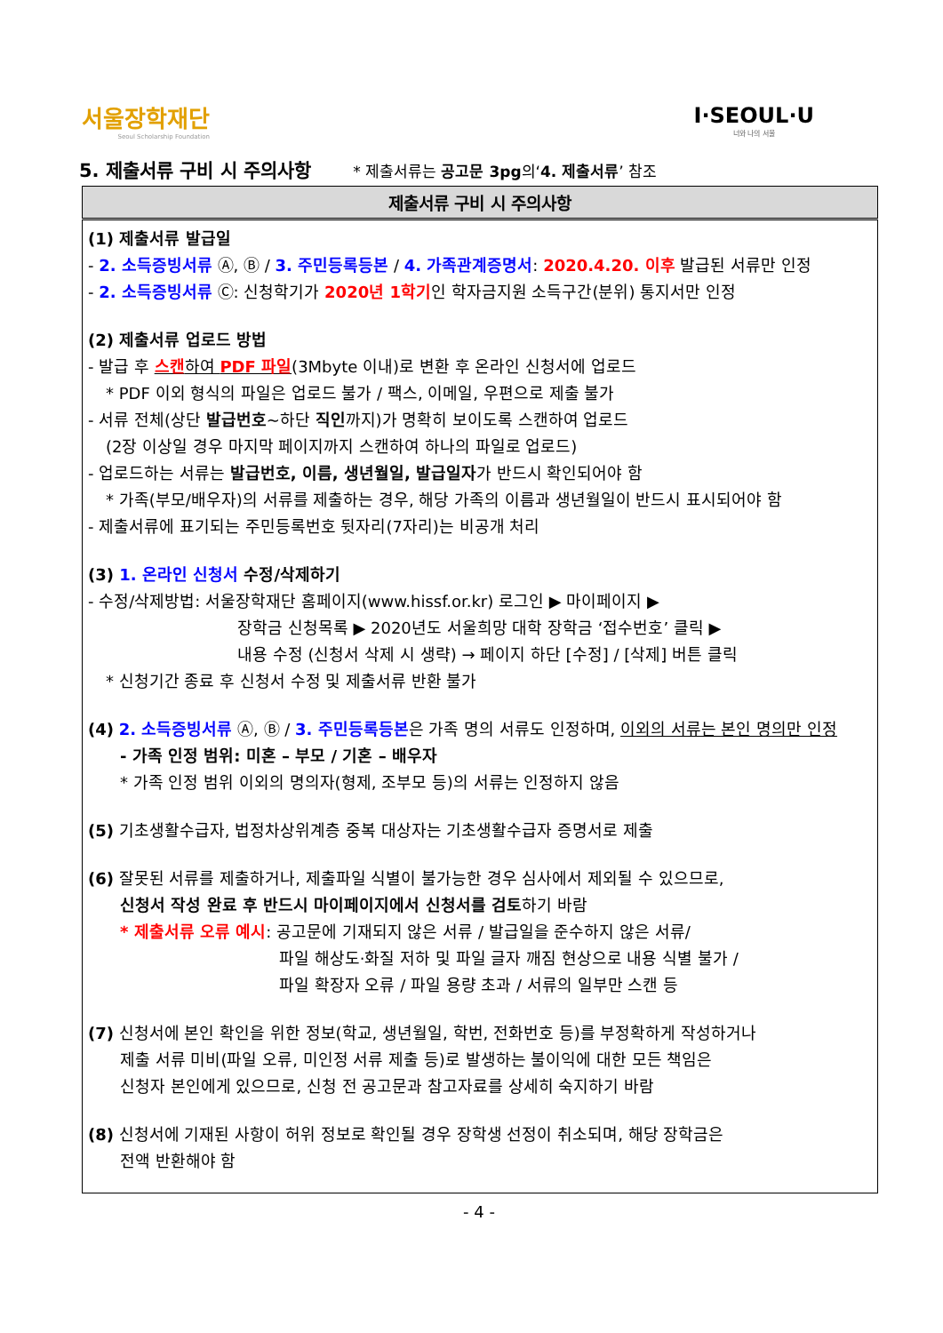서울장학재단
Seoul Scholarship Foundation
I·SEOUL·U
너와 나의 서울
5. 제출서류 구비 시 주의사항 * 제출서류는 공고문 3pg의‘4. 제출서류’ 참조
| 제출서류 구비 시 주의사항 |
| --- |
| (1) 제출서류 발급일 - 2. 소득증빙서류 Ⓐ, Ⓑ / 3. 주민등록등본 / 4. 가족관계증명서 : 2020.4.20. 이후 발급된 서류만 인정 - 2. 소득증빙서류 Ⓒ: 신청학기가 2020년 1학기 인 학자금지원 소득구간(분위) 통지서만 인정 (2) 제출서류 업로드 방법 - 발급 후 스캔 하여 PDF 파일 (3Mbyte 이내)로 변환 후 온라인 신청서에 업로드 * PDF 이외 형식의 파일은 업로드 불가 / 팩스, 이메일, 우편으로 제출 불가 - 서류 전체(상단 발급번호 ~하단 직인 까지)가 명확히 보이도록 스캔하여 업로드 (2장 이상일 경우 마지막 페이지까지 스캔하여 하나의 파일로 업로드) - 업로드하는 서류는 발급번호, 이름, 생년월일, 발급일자 가 반드시 확인되어야 함 * 가족(부모/배우자)의 서류를 제출하는 경우, 해당 가족의 이름과 생년월일이 반드시 표시되어야 함 - 제출서류에 표기되는 주민등록번호 뒷자리(7자리)는 비공개 처리 (3) 1. 온라인 신청서 수정/삭제하기 - 수정/삭제방법: 서울장학재단 홈페이지(www.hissf.or.kr) 로그인 ▶ 마이페이지 ▶ 장학금 신청목록 ▶ 2020년도 서울희망 대학 장학금 ‘접수번호’ 클릭 ▶ 내용 수정 (신청서 삭제 시 생략) → 페이지 하단 [수정] / [삭제] 버튼 클릭 * 신청기간 종료 후 신청서 수정 및 제출서류 반환 불가 (4) 2. 소득증빙서류 Ⓐ, Ⓑ / 3. 주민등록등본 은 가족 명의 서류도 인정하며, 이외의 서류는 본인 명의만 인정 - 가족 인정 범위: 미혼 – 부모 / 기혼 – 배우자 * 가족 인정 범위 이외의 명의자(형제, 조부모 등)의 서류는 인정하지 않음 (5) 기초생활수급자, 법정차상위계층 중복 대상자는 기초생활수급자 증명서로 제출 (6) 잘못된 서류를 제출하거나, 제출파일 식별이 불가능한 경우 심사에서 제외될 수 있으므로, 신청서 작성 완료 후 반드시 마이페이지에서 신청서를 검토 하기 바람 * 제출서류 오류 예시 : 공고문에 기재되지 않은 서류 / 발급일을 준수하지 않은 서류/ 파일 해상도·화질 저하 및 파일 글자 깨짐 현상으로 내용 식별 불가 / 파일 확장자 오류 / 파일 용량 초과 / 서류의 일부만 스캔 등 (7) 신청서에 본인 확인을 위한 정보(학교, 생년월일, 학번, 전화번호 등)를 부정확하게 작성하거나 제출 서류 미비(파일 오류, 미인정 서류 제출 등)로 발생하는 불이익에 대한 모든 책임은 신청자 본인에게 있으므로, 신청 전 공고문과 참고자료를 상세히 숙지하기 바람 (8) 신청서에 기재된 사항이 허위 정보로 확인될 경우 장학생 선정이 취소되며, 해당 장학금은 전액 반환해야 함 |
- 4 -